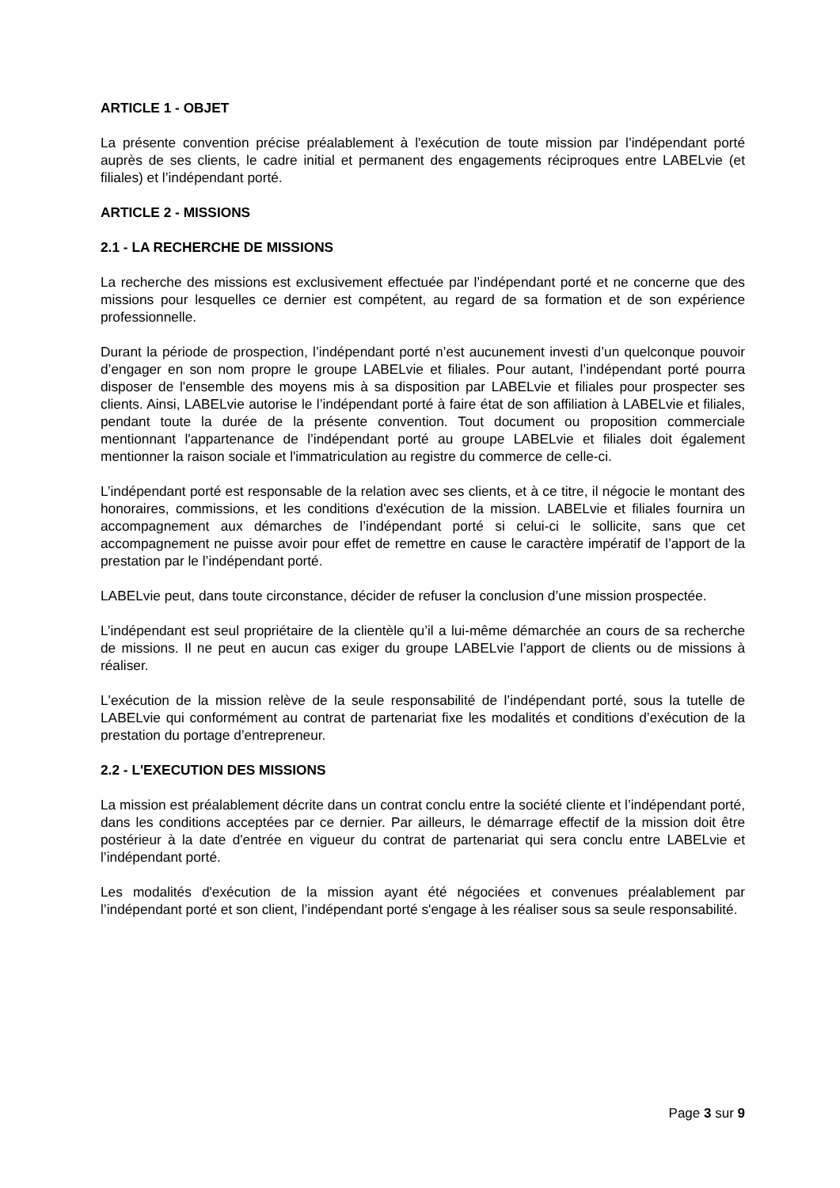ARTICLE 1 - OBJET
La présente convention précise préalablement à l'exécution de toute mission par l’indépendant porté auprès de ses clients, le cadre initial et permanent des engagements réciproques entre LABELvie (et filiales) et l’indépendant porté.
ARTICLE 2 - MISSIONS
2.1 - LA RECHERCHE DE MISSIONS
La recherche des missions est exclusivement effectuée par l’indépendant porté et ne concerne que des missions pour lesquelles ce dernier est compétent, au regard de sa formation et de son expérience professionnelle.
Durant la période de prospection, l’indépendant porté n’est aucunement investi d’un quelconque pouvoir d’engager en son nom propre le groupe LABELvie et filiales. Pour autant, l’indépendant porté pourra disposer de l'ensemble des moyens mis à sa disposition par LABELvie et filiales pour prospecter ses clients. Ainsi, LABELvie autorise le l’indépendant porté à faire état de son affiliation à LABELvie et filiales, pendant toute la durée de la présente convention. Tout document ou proposition commerciale mentionnant l'appartenance de l’indépendant porté au groupe LABELvie et filiales doit également mentionner la raison sociale et l'immatriculation au registre du commerce de celle-ci.
L’indépendant porté est responsable de la relation avec ses clients, et à ce titre, il négocie le montant des honoraires, commissions, et les conditions d'exécution de la mission. LABELvie et filiales fournira un accompagnement aux démarches de l’indépendant porté si celui-ci le sollicite, sans que cet accompagnement ne puisse avoir pour effet de remettre en cause le caractère impératif de l’apport de la prestation par le l’indépendant porté.
LABELvie peut, dans toute circonstance, décider de refuser la conclusion d’une mission prospectée.
L’indépendant est seul propriétaire de la clientèle qu’il a lui-même démarchée an cours de sa recherche de missions. Il ne peut en aucun cas exiger du groupe LABELvie l’apport de clients ou de missions à réaliser.
L'exécution de la mission relève de la seule responsabilité de l’indépendant porté, sous la tutelle de LABELvie qui conformément au contrat de partenariat fixe les modalités et conditions d’exécution de la prestation du portage d’entrepreneur.
2.2 - L'EXECUTION DES MISSIONS
La mission est préalablement décrite dans un contrat conclu entre la société cliente et l’indépendant porté, dans les conditions acceptées par ce dernier. Par ailleurs, le démarrage effectif de la mission doit être postérieur à la date d'entrée en vigueur du contrat de partenariat qui sera conclu entre LABELvie et l’indépendant porté.
Les modalités d'exécution de la mission ayant été négociées et convenues préalablement par l’indépendant porté et son client, l’indépendant porté s'engage à les réaliser sous sa seule responsabilité.
Page 3 sur 9